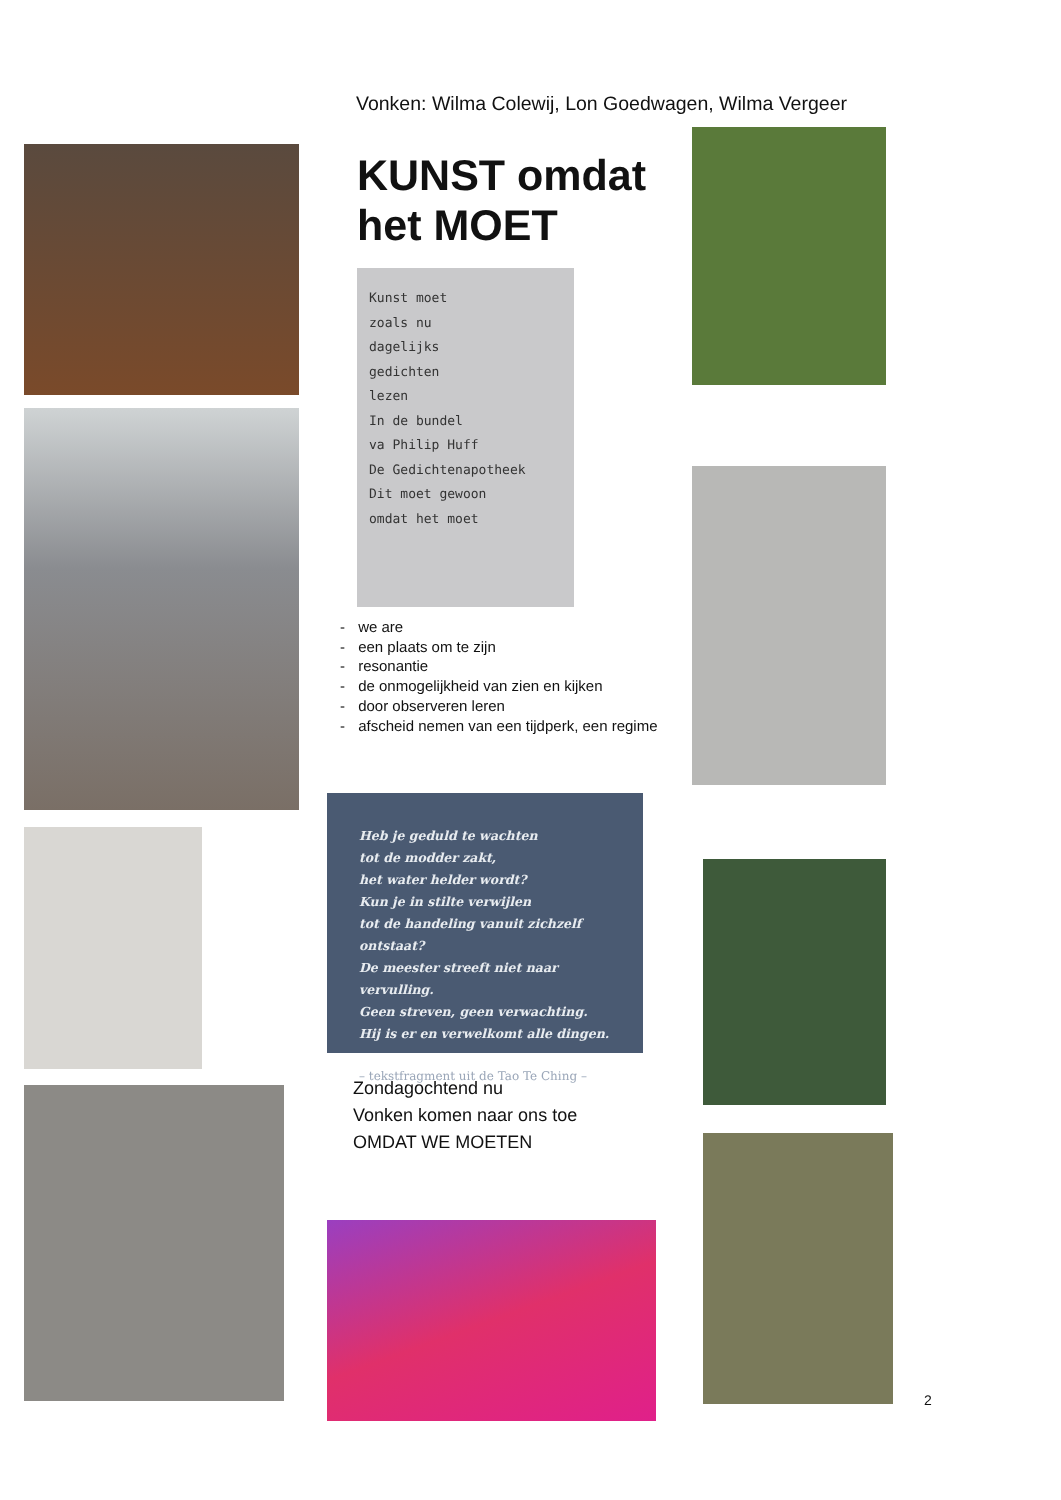Vonken: Wilma Colewij, Lon Goedwagen, Wilma Vergeer
KUNST omdat
het MOET
Kunst moet
zoals nu
dagelijks
gedichten
lezen
In de bundel
va Philip Huff
De Gedichtenapotheek
Dit moet gewoon
omdat het moet
- we are
- een plaats om te zijn
- resonantie
- de onmogelijkheid van zien en kijken
- door observeren leren
- afscheid nemen van een tijdperk, een regime
Heb je geduld te wachten
tot de modder zakt,
het water helder wordt?
Kun je in stilte verwijlen
tot de handeling vanuit zichzelf ontstaat?
De meester streeft niet naar vervulling.
Geen streven, geen verwachting.
Hij is er en verwelkomt alle dingen.
– tekstfragment uit de Tao Te Ching –
Zondagochtend nu
Vonken komen naar ons toe
OMDAT WE MOETEN
2